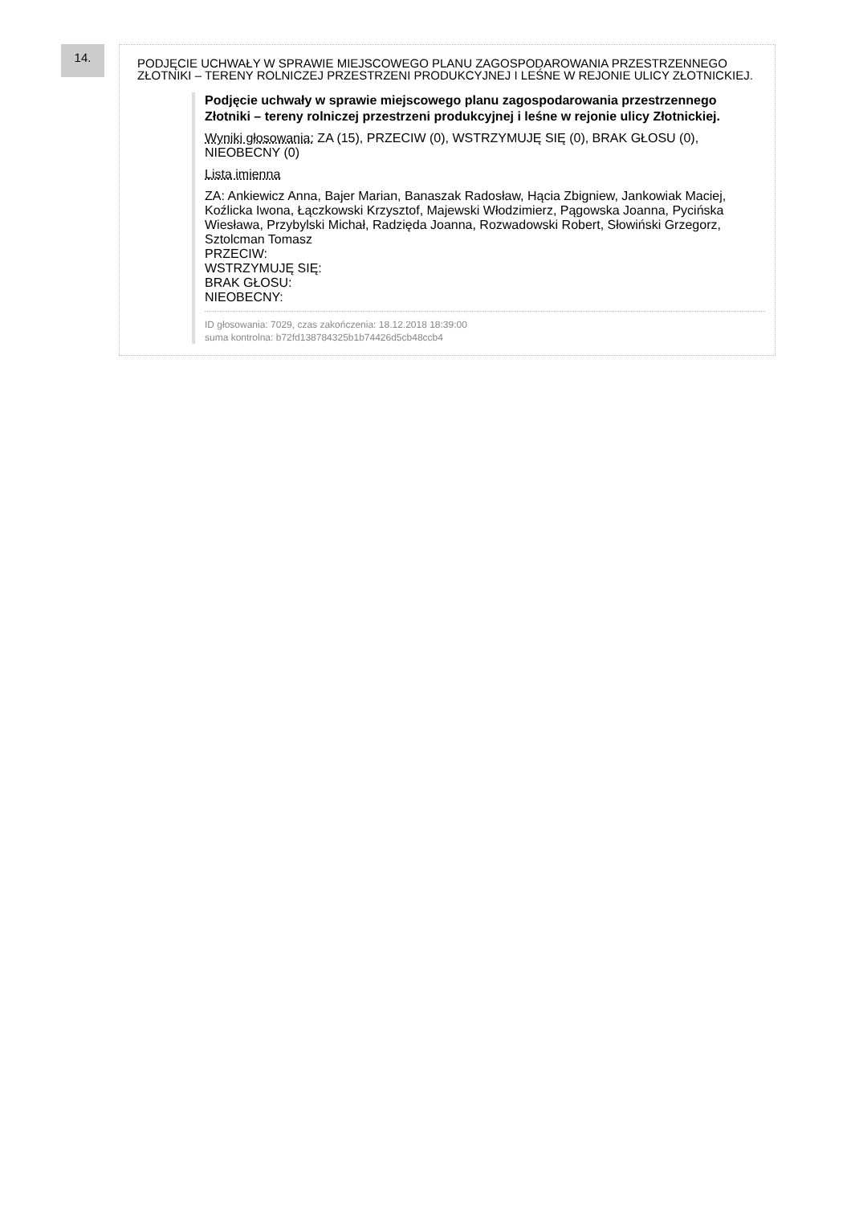14.
PODJĘCIE UCHWAŁY W SPRAWIE MIEJSCOWEGO PLANU ZAGOSPODAROWANIA PRZESTRZENNEGO ZŁOTNIKI – TERENY ROLNICZEJ PRZESTRZENI PRODUKCYJNEJ I LEŚNE W REJONIE ULICY ZŁOTNICKIEJ.
Podjęcie uchwały w sprawie miejscowego planu zagospodarowania przestrzennego Złotniki – tereny rolniczej przestrzeni produkcyjnej i leśne w rejonie ulicy Złotnickiej.
Wyniki głosowania: ZA (15), PRZECIW (0), WSTRZYMUJĘ SIĘ (0), BRAK GŁOSU (0), NIEOBECNY (0)
Lista imienna
ZA: Ankiewicz Anna, Bajer Marian, Banaszak Radosław, Hącia Zbigniew, Jankowiak Maciej, Koźlicka Iwona, Łączkowski Krzysztof, Majewski Włodzimierz, Pągowska Joanna, Pycińska Wiesława, Przybylski Michał, Radzięda Joanna, Rozwadowski Robert, Słowiński Grzegorz, Sztolcman Tomasz
PRZECIW:
WSTRZYMUJĘ SIĘ:
BRAK GŁOSU:
NIEOBECNY:
ID głosowania: 7029, czas zakończenia: 18.12.2018 18:39:00
suma kontrolna: b72fd138784325b1b74426d5cb48ccb4